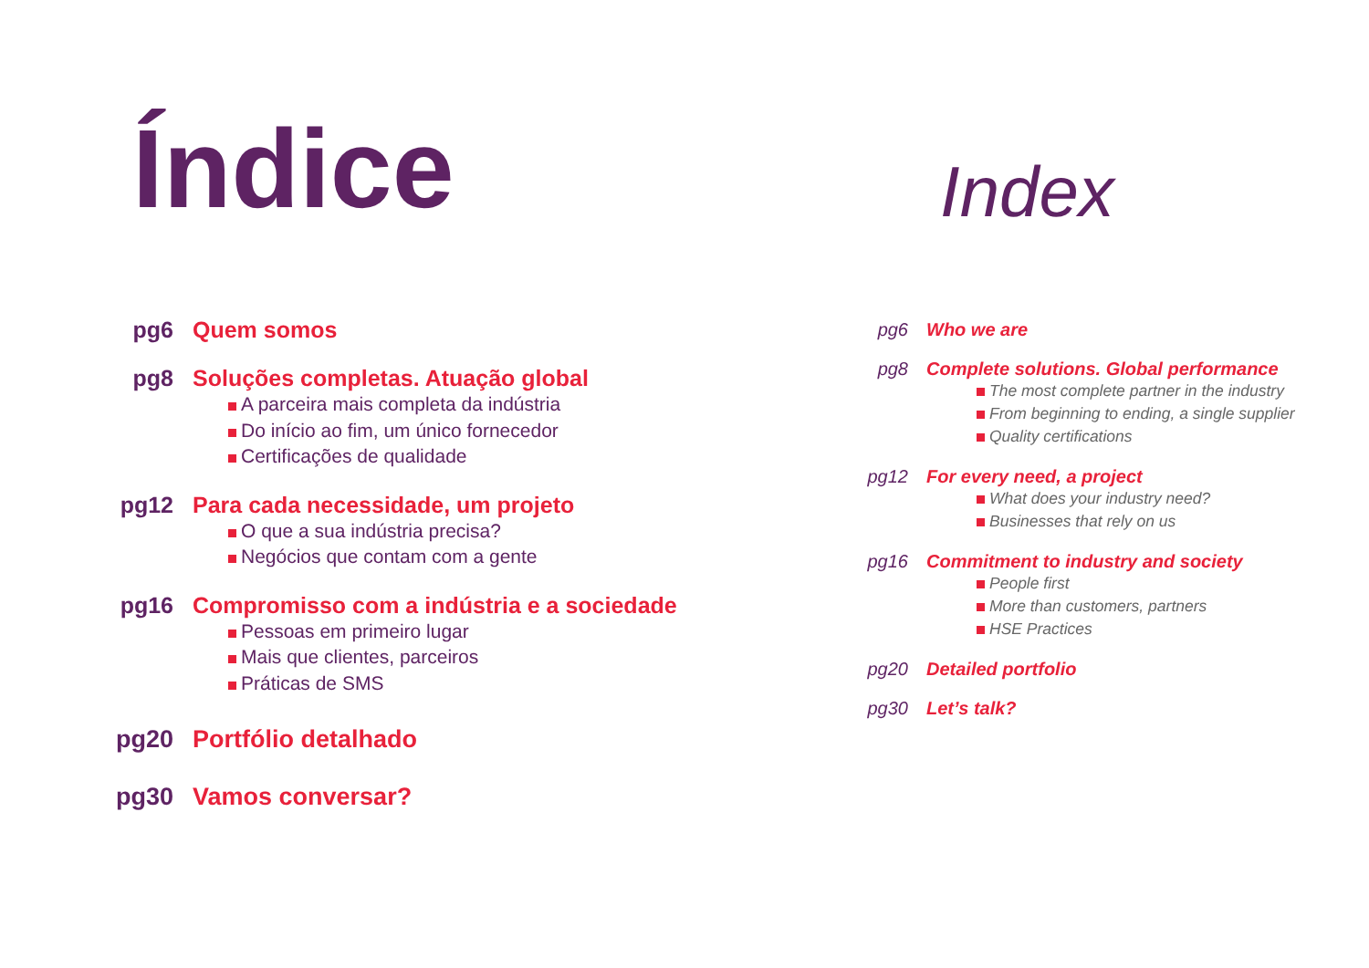Índice
pg6 Quem somos
pg8 Soluções completas. Atuação global
A parceira mais completa da indústria
Do início ao fim, um único fornecedor
Certificações de qualidade
pg12 Para cada necessidade, um projeto
O que a sua indústria precisa?
Negócios que contam com a gente
pg16 Compromisso com a indústria e a sociedade
Pessoas em primeiro lugar
Mais que clientes, parceiros
Práticas de SMS
pg20 Portfólio detalhado
pg30 Vamos conversar?
Index
pg6 Who we are
pg8 Complete solutions. Global performance
The most complete partner in the industry
From beginning to ending, a single supplier
Quality certifications
pg12 For every need, a project
What does your industry need?
Businesses that rely on us
pg16 Commitment to industry and society
People first
More than customers, partners
HSE Practices
pg20 Detailed portfolio
pg30 Let’s talk?